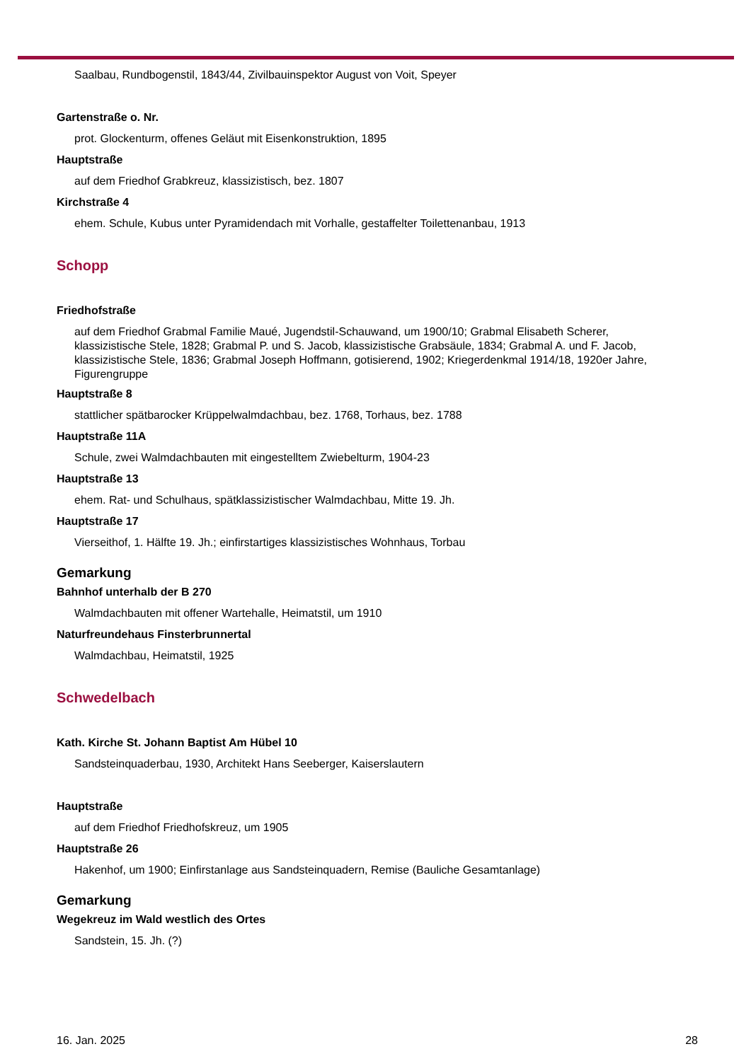Saalbau, Rundbogenstil, 1843/44, Zivilbauinspektor August von Voit, Speyer
Gartenstraße o. Nr.
prot. Glockenturm, offenes Geläut mit Eisenkonstruktion, 1895
Hauptstraße
auf dem Friedhof Grabkreuz, klassizistisch, bez. 1807
Kirchstraße 4
ehem. Schule, Kubus unter Pyramidendach mit Vorhalle, gestaffelter Toilettenanbau, 1913
Schopp
Friedhofstraße
auf dem Friedhof Grabmal Familie Maué, Jugendstil-Schauwand, um 1900/10; Grabmal Elisabeth Scherer, klassizistische Stele, 1828; Grabmal P. und S. Jacob, klassizistische Grabsäule, 1834; Grabmal A. und F. Jacob, klassizistische Stele, 1836; Grabmal Joseph Hoffmann, gotisierend, 1902; Kriegerdenkmal 1914/18, 1920er Jahre, Figurengruppe
Hauptstraße 8
stattlicher spätbarocker Krüppelwalmdachbau, bez. 1768, Torhaus, bez. 1788
Hauptstraße 11A
Schule, zwei Walmdachbauten mit eingestelltem Zwiebelturm, 1904-23
Hauptstraße 13
ehem. Rat- und Schulhaus, spätklassizistischer Walmdachbau, Mitte 19. Jh.
Hauptstraße 17
Vierseithof, 1. Hälfte 19. Jh.; einfirstartiges klassizistisches Wohnhaus, Torbau
Gemarkung
Bahnhof unterhalb der B 270
Walmdachbauten mit offener Wartehalle, Heimatstil, um 1910
Naturfreundehaus Finsterbrunnertal
Walmdachbau, Heimatstil, 1925
Schwedelbach
Kath. Kirche St. Johann Baptist Am Hübel 10
Sandsteinquaderbau, 1930, Architekt Hans Seeberger, Kaiserslautern
Hauptstraße
auf dem Friedhof Friedhofskreuz, um 1905
Hauptstraße 26
Hakenhof, um 1900; Einfirstanlage aus Sandsteinquadern, Remise (Bauliche Gesamtanlage)
Gemarkung
Wegekreuz im Wald westlich des Ortes
Sandstein, 15. Jh. (?)
16. Jan. 2025 28